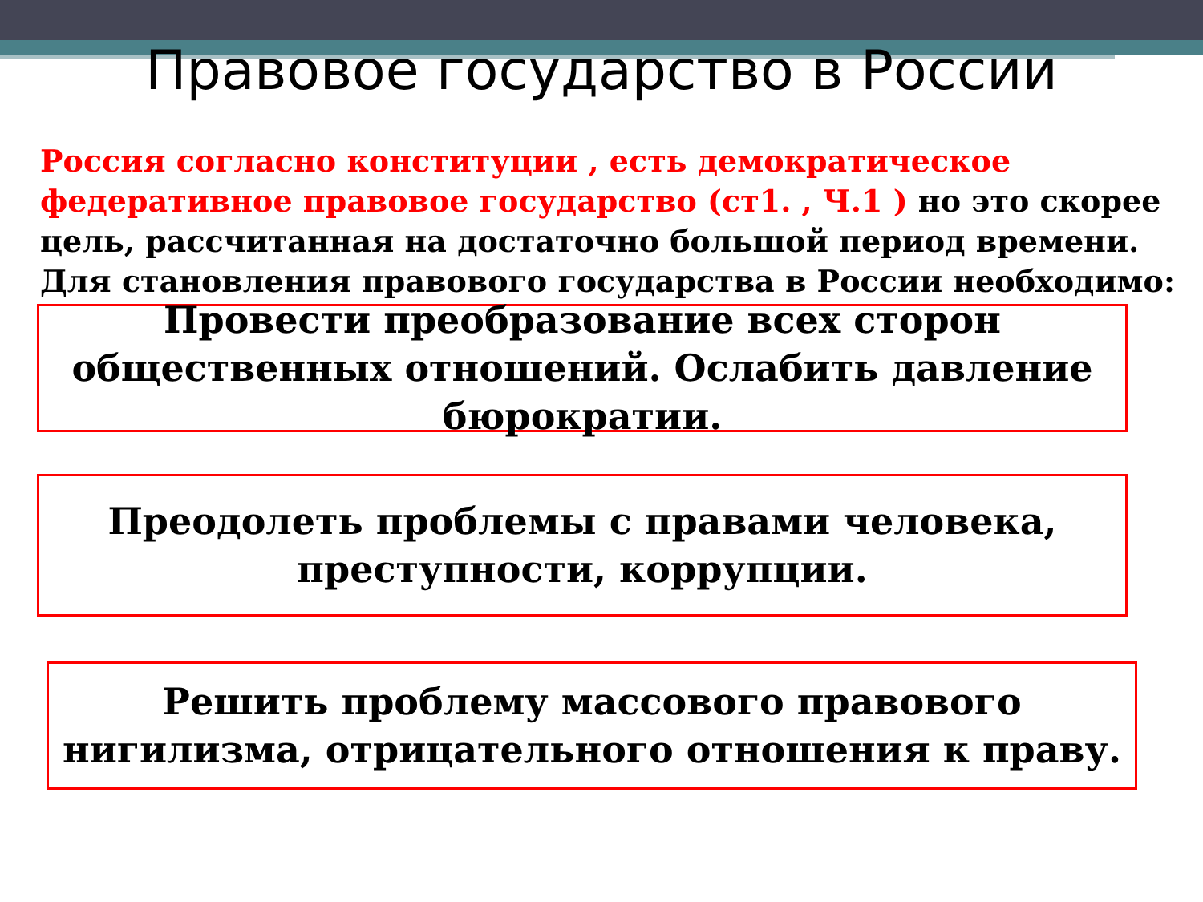Правовое государство в России
Россия согласно конституции , есть демократическое федеративное правовое государство (ст1. , Ч.1 ) но это скорее цель, рассчитанная на достаточно большой период времени. Для становления правового государства в России необходимо:
Провести преобразование всех сторон общественных отношений. Ослабить давление бюрократии.
Преодолеть проблемы с правами человека, преступности, коррупции.
Решить проблему массового правового нигилизма, отрицательного отношения к праву.